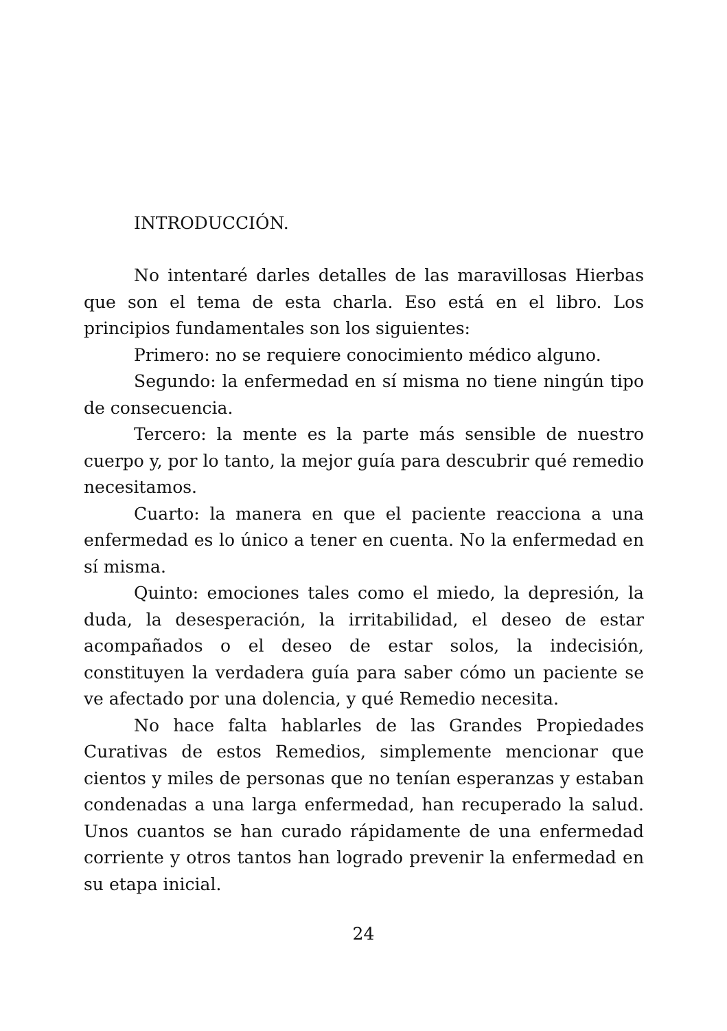INTRODUCCIÓN.
No intentaré darles detalles de las maravillosas Hierbas que son el tema de esta charla. Eso está en el libro. Los principios fundamentales son los siguientes:
Primero: no se requiere conocimiento médico alguno.
Segundo: la enfermedad en sí misma no tiene ningún tipo de consecuencia.
Tercero: la mente es la parte más sensible de nuestro cuerpo y, por lo tanto, la mejor guía para descubrir qué remedio necesitamos.
Cuarto: la manera en que el paciente reacciona a una enfermedad es lo único a tener en cuenta. No la enfermedad en sí misma.
Quinto: emociones tales como el miedo, la depresión, la duda, la desesperación, la irritabilidad, el deseo de estar acompañados o el deseo de estar solos, la indecisión, constituyen la verdadera guía para saber cómo un paciente se ve afectado por una dolencia, y qué Remedio necesita.
No hace falta hablarles de las Grandes Propiedades Curativas de estos Remedios, simplemente mencionar que cientos y miles de personas que no tenían esperanzas y estaban condenadas a una larga enfermedad, han recuperado la salud. Unos cuantos se han curado rápidamente de una enfermedad corriente y otros tantos han logrado prevenir la enfermedad en su etapa inicial.
24